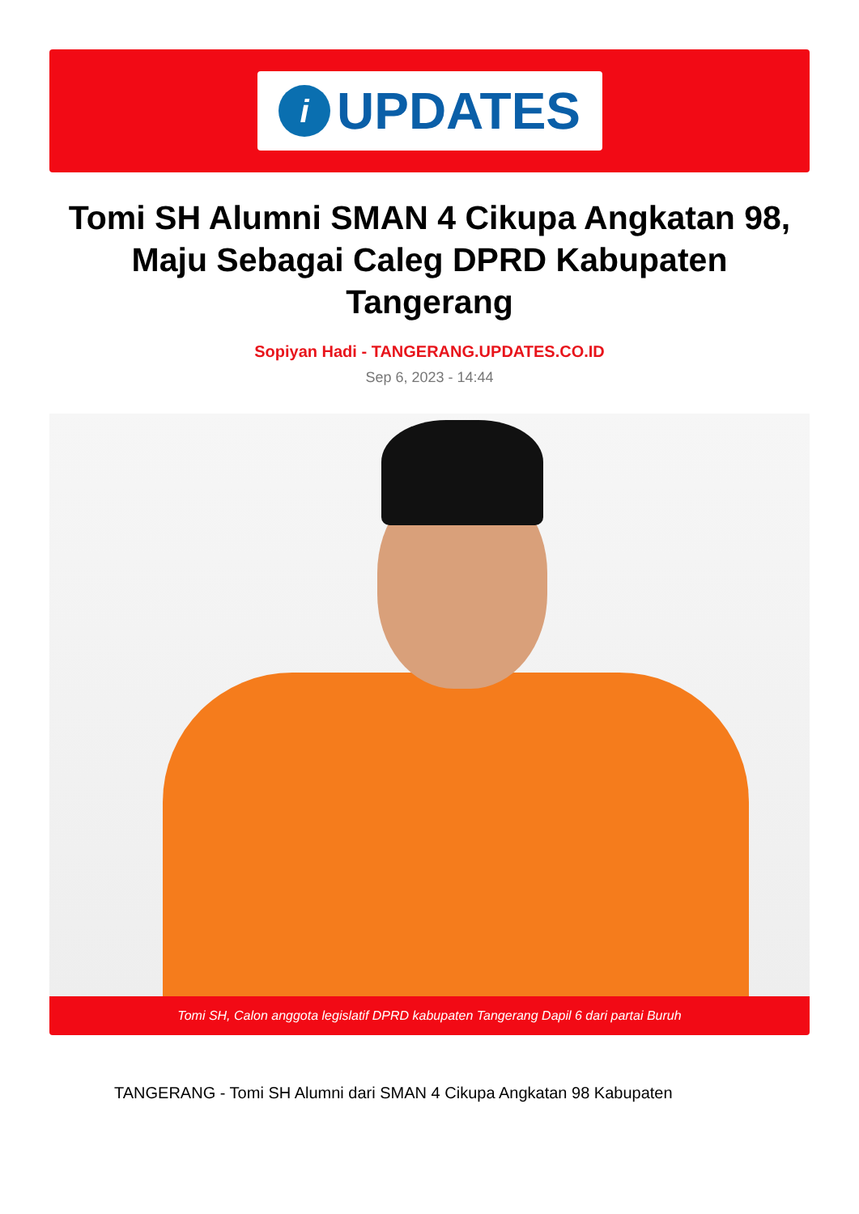i
UPDATES
Tomi SH Alumni SMAN 4 Cikupa Angkatan 98, Maju Sebagai Caleg DPRD Kabupaten Tangerang
Sopiyan Hadi - TANGERANG.UPDATES.CO.ID
Sep 6, 2023 - 14:44
Tomi SH, Calon anggota legislatif DPRD kabupaten Tangerang Dapil 6 dari partai Buruh
TANGERANG - Tomi SH Alumni dari SMAN 4 Cikupa Angkatan 98 Kabupaten